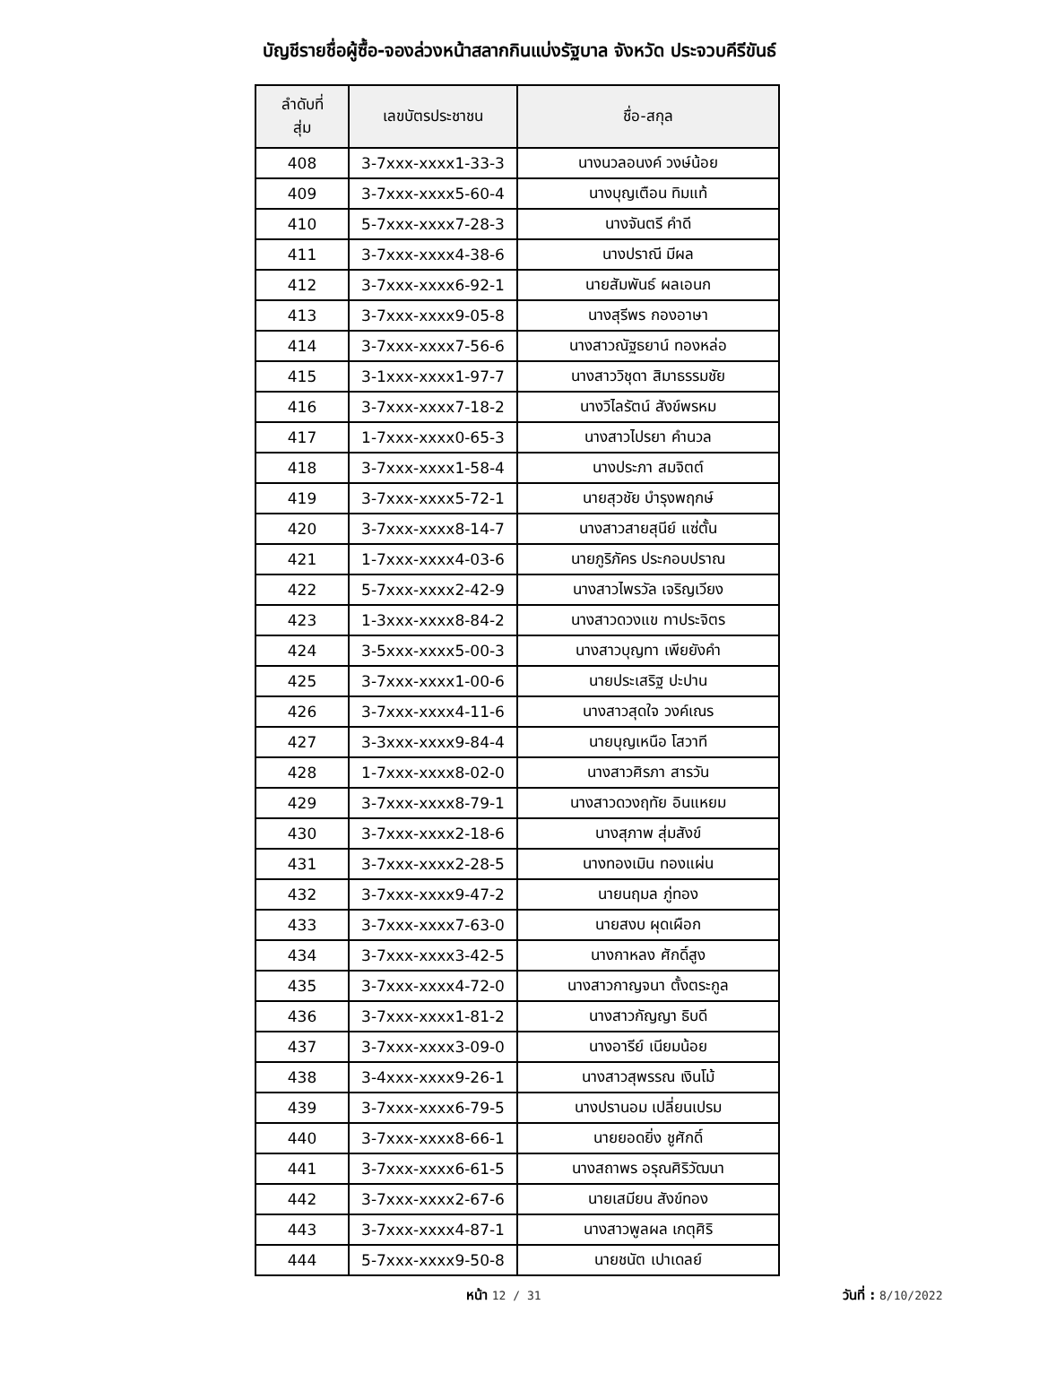บัญชีรายชื่อผู้ซื้อ-จองล่วงหน้าสลากกินแบ่งรัฐบาล จังหวัด ประจวบคีรีขันธ์
| ลำดับที่ สุ่ม | เลขบัตรประชาชน | ชื่อ-สกุล |
| --- | --- | --- |
| 408 | 3-7xxx-xxxx1-33-3 | นางนวลอนงค์ วงษ์น้อย |
| 409 | 3-7xxx-xxxx5-60-4 | นางบุญเตือน ทิมแท้ |
| 410 | 5-7xxx-xxxx7-28-3 | นางจันตรี คำดี |
| 411 | 3-7xxx-xxxx4-38-6 | นางปราณี มีผล |
| 412 | 3-7xxx-xxxx6-92-1 | นายสัมพันธ์ ผลเอนก |
| 413 | 3-7xxx-xxxx9-05-8 | นางสุรีพร กองอาษา |
| 414 | 3-7xxx-xxxx7-56-6 | นางสาวณัฐธยาน์ ทองหล่อ |
| 415 | 3-1xxx-xxxx1-97-7 | นางสาววิชุดา สิมาธรรมชัย |
| 416 | 3-7xxx-xxxx7-18-2 | นางวิไลรัตน์ สังข์พรหม |
| 417 | 1-7xxx-xxxx0-65-3 | นางสาวไปรยา คำนวล |
| 418 | 3-7xxx-xxxx1-58-4 | นางประภา สมจิตต์ |
| 419 | 3-7xxx-xxxx5-72-1 | นายสุวชัย บำรุงพฤกษ์ |
| 420 | 3-7xxx-xxxx8-14-7 | นางสาวสายสุนีย์ แซ่ตั้น |
| 421 | 1-7xxx-xxxx4-03-6 | นายภูริภัคร ประกอบปราณ |
| 422 | 5-7xxx-xxxx2-42-9 | นางสาวไพรวัล เจริญเวียง |
| 423 | 1-3xxx-xxxx8-84-2 | นางสาวดวงแข ทาประจิตร |
| 424 | 3-5xxx-xxxx5-00-3 | นางสาวบุญทา เพียยังคำ |
| 425 | 3-7xxx-xxxx1-00-6 | นายประเสริฐ ปะปาน |
| 426 | 3-7xxx-xxxx4-11-6 | นางสาวสุดใจ วงค์เณร |
| 427 | 3-3xxx-xxxx9-84-4 | นายบุญเหนือ โสวาที |
| 428 | 1-7xxx-xxxx8-02-0 | นางสาวศิรภา สารวัน |
| 429 | 3-7xxx-xxxx8-79-1 | นางสาวดวงฤทัย อินแหยม |
| 430 | 3-7xxx-xxxx2-18-6 | นางสุภาพ สุ่มสังข์ |
| 431 | 3-7xxx-xxxx2-28-5 | นางทองเมิน ทองแผ่น |
| 432 | 3-7xxx-xxxx9-47-2 | นายนฤมล ภู่ทอง |
| 433 | 3-7xxx-xxxx7-63-0 | นายสงบ ผุดเผือก |
| 434 | 3-7xxx-xxxx3-42-5 | นางกาหลง ศักดิ์สูง |
| 435 | 3-7xxx-xxxx4-72-0 | นางสาวกาญจนา ตั้งตระกูล |
| 436 | 3-7xxx-xxxx1-81-2 | นางสาวกัญญา ธิบดี |
| 437 | 3-7xxx-xxxx3-09-0 | นางอารีย์ เนียมน้อย |
| 438 | 3-4xxx-xxxx9-26-1 | นางสาวสุพรรณ เงินโม้ |
| 439 | 3-7xxx-xxxx6-79-5 | นางปรานอม เปลี่ยนเปรม |
| 440 | 3-7xxx-xxxx8-66-1 | นายยอดยิ่ง ชูศักดิ์ |
| 441 | 3-7xxx-xxxx6-61-5 | นางสถาพร อรุณศิริวัฒนา |
| 442 | 3-7xxx-xxxx2-67-6 | นายเสมียน สังข์ทอง |
| 443 | 3-7xxx-xxxx4-87-1 | นางสาวพูลผล เกตุศิริ |
| 444 | 5-7xxx-xxxx9-50-8 | นายชนัต เปาเดลย์ |
หน้า 12 / 31
วันที่ : 8/10/2022